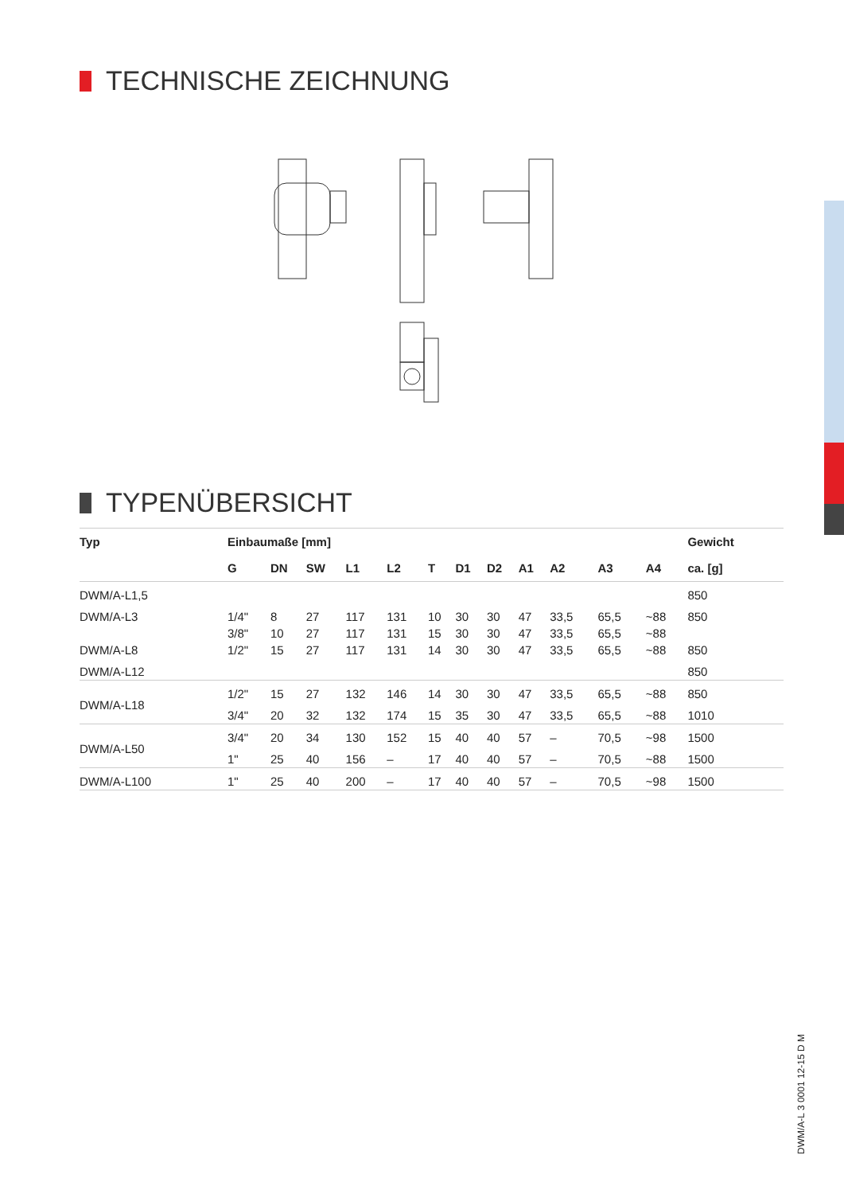TECHNISCHE ZEICHNUNG
TYPENÜBERSICHT
| Typ | Einbaumaße [mm] | | | | | | | | | | | | Gewicht |
| --- | --- | --- | --- | --- | --- | --- | --- | --- | --- | --- | --- | --- | --- |
| | G | DN | SW | L1 | L2 | T | D1 | D2 | A1 | A2 | A3 | A4 | ca. [g] |
| DWM/A-L1,5 | | | | | | | | | | | | | 850 |
| DWM/A-L3 | 1/4" | 8 | 27 | 117 | 131 | 10 | 30 | 30 | 47 | 33,5 | 65,5 | ~88 | 850 |
| | 3/8" | 10 | 27 | 117 | 131 | 15 | 30 | 30 | 47 | 33,5 | 65,5 | ~88 | |
| DWM/A-L8 | 1/2" | 15 | 27 | 117 | 131 | 14 | 30 | 30 | 47 | 33,5 | 65,5 | ~88 | 850 |
| DWM/A-L12 | | | | | | | | | | | | | 850 |
| DWM/A-L18 | 1/2" | 15 | 27 | 132 | 146 | 14 | 30 | 30 | 47 | 33,5 | 65,5 | ~88 | 850 |
| | 3/4" | 20 | 32 | 132 | 174 | 15 | 35 | 30 | 47 | 33,5 | 65,5 | ~88 | 1010 |
| DWM/A-L50 | 3/4" | 20 | 34 | 130 | 152 | 15 | 40 | 40 | 57 | – | 70,5 | ~98 | 1500 |
| | 1" | 25 | 40 | 156 | – | 17 | 40 | 40 | 57 | – | 70,5 | ~88 | 1500 |
| DWM/A-L100 | 1" | 25 | 40 | 200 | – | 17 | 40 | 40 | 57 | – | 70,5 | ~98 | 1500 |
DWM/A-L 3 0001 12-15 D M